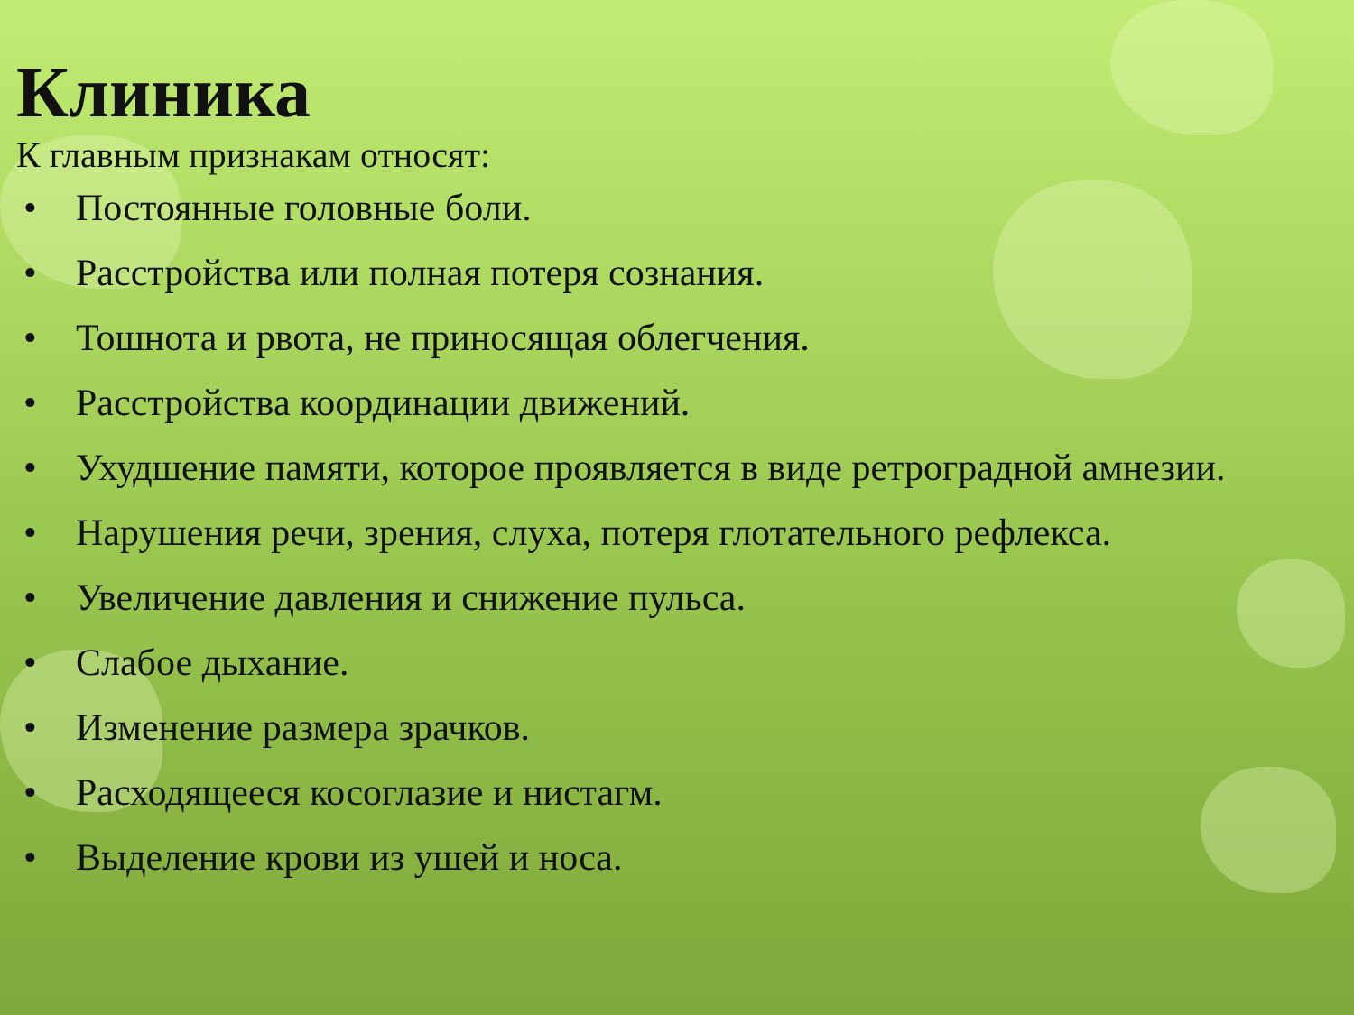Клиника
К главным признакам относят:
• Постоянные головные боли.
• Расстройства или полная потеря сознания.
• Тошнота и рвота, не приносящая облегчения.
• Расстройства координации движений.
• Ухудшение памяти, которое проявляется в виде ретроградной амнезии.
• Нарушения речи, зрения, слуха, потеря глотательного рефлекса.
• Увеличение давления и снижение пульса.
• Слабое дыхание.
• Изменение размера зрачков.
• Расходящееся косоглазие и нистагм.
• Выделение крови из ушей и носа.